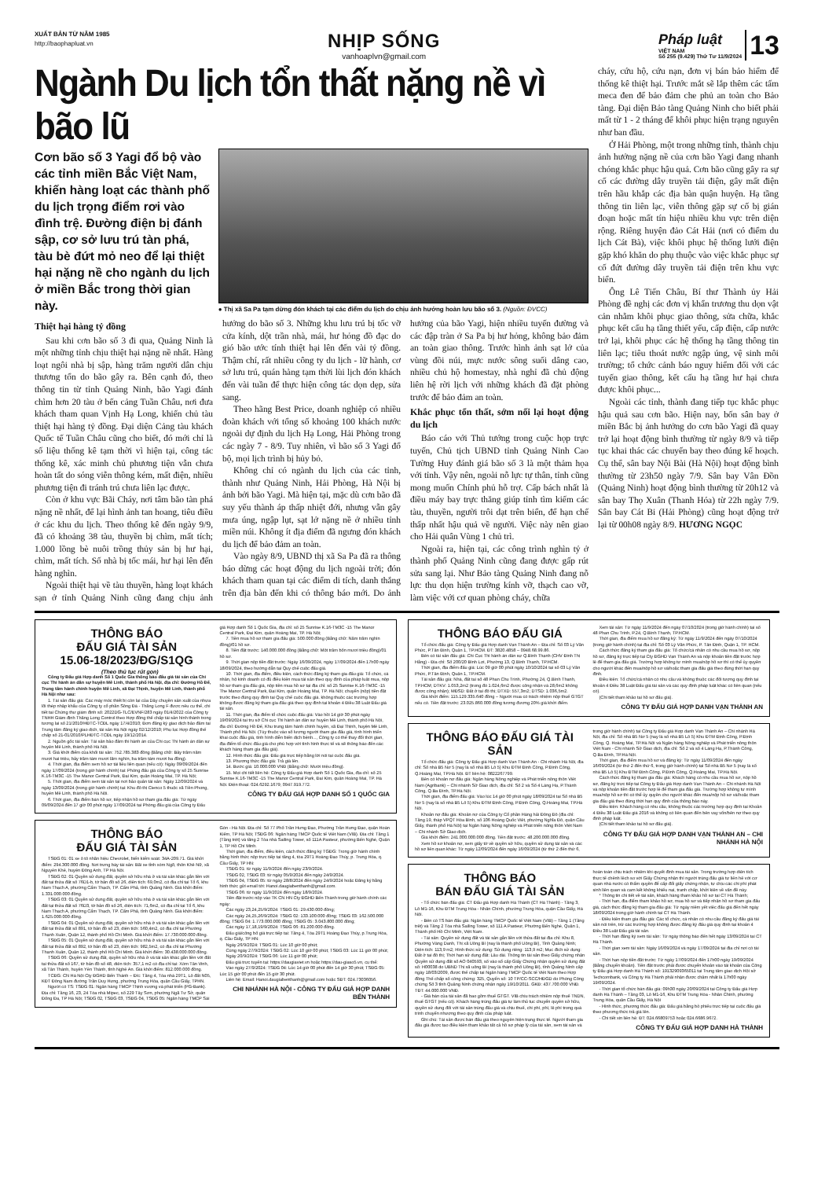XUẤT BẢN TỪ NĂM 1985
http://baophapluat.vn
NHỊP SỐNG
vanhoaplvn@gmail.com
Pháp luật
VIỆT NAM
Số 255 (9.429) Thứ Tư 11/9/2024
13
Ngành Du lịch tổn thất nặng nề vì bão lũ
Cơn bão số 3 Yagi đổ bộ vào các tỉnh miền Bắc Việt Nam, khiến hàng loạt các thành phố du lịch trọng điểm rơi vào đình trệ. Đường điện bị đánh sập, cơ sở lưu trú tàn phá, tàu bè đứt mỏ neo để lại thiệt hại nặng nề cho ngành du lịch ở miền Bắc trong thời gian này.
● Thị xã Sa Pa tạm dừng đón khách tại các điểm du lịch do chịu ảnh hưởng hoàn lưu bão số 3. (Nguồn: ĐVCC)
Thiệt hại hàng tỷ đồng
Sau khi cơn bão số 3 đi qua, Quảng Ninh là một những tỉnh chịu thiệt hại nặng nề nhất. Hàng loạt ngôi nhà bị sập, hàng trăm người dân chịu thương tổn do bão gây ra. Bên cạnh đó, theo thông tin từ tỉnh Quảng Ninh, bão Yagi đánh chìm hơn 20 tàu ở bến cảng Tuần Châu, nơi đưa khách tham quan Vịnh Hạ Long, khiến chủ tàu thiệt hại hàng tỷ đồng. Đại diện Cảng tàu khách Quốc tế Tuần Châu cũng cho biết, đó mới chỉ là số liệu thống kê tạm thời vì hiện tại, công tác thống kê, xác minh chủ phương tiện vẫn chưa hoàn tất do sóng viễn thông kém, mất điện, nhiều phương tiện đi tránh trú chưa liên lạc được.
Còn ở khu vực Bãi Cháy, nơi tâm bão tàn phá nặng nề nhất, để lại hình ảnh tan hoang, tiêu điều ở các khu du lịch. Theo thống kê đến ngày 9/9, đã có khoảng 38 tàu, thuyền bị chìm, mất tích; 1.000 lồng bè nuôi trồng thủy sản bị hư hại, chìm, mất tích. Số nhà bị tốc mái, hư hại lên đến hàng nghìn.
Ngoài thiệt hại về tàu thuyền, hàng loạt khách sạn ở tỉnh Quảng Ninh cũng đang chịu ảnh hưởng do bão số 3. Những khu lưu trú bị tốc vỡ cửa kính, dột trần nhà, mái, hư hỏng đồ đạc do gió bão ước tính thiệt hại lên đến vài tỷ đồng. Thậm chí, rất nhiều công ty du lịch - lữ hành, cơ sở lưu trú, quán hàng tạm thời lùi lịch đón khách đến vài tuần để thực hiện công tác dọn dẹp, sửa sang.
Theo hãng Best Price, doanh nghiệp có nhiều đoàn khách với tổng số khoảng 100 khách nước ngoài dự định du lịch Hạ Long, Hải Phòng trong các ngày 7 - 8/9. Tuy nhiên, vì bão số 3 Yagi đổ bộ, mọi lịch trình bị hủy bỏ.
Không chỉ có ngành du lịch của các tỉnh, thành như Quảng Ninh, Hải Phòng, Hà Nội bị ảnh bởi bão Yagi. Mà hiện tại, mặc dù cơn bão đã suy yếu thành áp thấp nhiệt đới, nhưng vẫn gây mưa úng, ngập lụt, sạt lở nặng nề ở nhiều tỉnh miền núi. Không ít địa điểm đã ngưng đón khách du lịch để bảo đảm an toàn.
Vào ngày 8/9, UBND thị xã Sa Pa đã ra thông báo dừng các hoạt động du lịch ngoài trời; đón khách tham quan tại các điểm di tích, danh thắng trên địa bàn đến khi có thông báo mới. Do ảnh hưởng của bão Yagi, hiện nhiều tuyến đường và các đập tràn ở Sa Pa bị hư hỏng, không bảo đảm an toàn giao thông. Trước hình ảnh sạt lở của vùng đồi núi, mực nước sông suối dâng cao, nhiều chủ hộ homestay, nhà nghỉ đã chủ động liên hệ rời lịch với những khách đã đặt phòng trước để bảo đảm an toàn.
Khắc phục tổn thất, sớm nối lại hoạt động du lịch
Báo cáo với Thủ tướng trong cuộc họp trực tuyến, Chủ tịch UBND tỉnh Quảng Ninh Cao Tường Huy đánh giá bão số 3 là một thảm họa với tỉnh. Vậy nên, ngoài nỗ lực tự thân, tỉnh cũng mong muốn Chính phủ hỗ trợ. Cấp bách nhất là điều máy bay trực thăng giúp tỉnh tìm kiếm các tàu, thuyền, người trôi dạt trên biển, để hạn chế thấp nhất hậu quả về người. Việc này nên giao cho Hải quân Vùng 1 chủ trì.
Ngoài ra, hiện tại, các công trình nghìn tỷ ở thành phố Quảng Ninh cũng đang được gấp rút sửa sang lại. Như Bảo tàng Quảng Ninh đang nỗ lực thu dọn hiện trường kính vỡ, thạch cao vỡ, làm việc với cơ quan phòng cháy, chữa
cháy, cứu hộ, cứu nạn, đơn vị bán bảo hiểm để thống kê thiệt hại. Trước mắt sẽ lắp thêm các tấm meca đen để bảo đảm che phủ an toàn cho Bảo tàng. Đại diện Bảo tàng Quảng Ninh cho biết phải mất từ 1 - 2 tháng để khôi phục hiện trạng nguyên như ban đầu.
Ở Hải Phòng, một trong những tỉnh, thành chịu ảnh hưởng nặng nề của cơn bão Yagi đang nhanh chóng khắc phục hậu quả. Cơn bão cũng gây ra sự cố các đường dây truyền tải điện, gây mất điện trên hầu khắp các địa bàn quận huyện. Hạ tầng thông tin liên lạc, viễn thông gặp sự cố bị gián đoạn hoặc mất tín hiệu nhiều khu vực trên diện rộng. Riêng huyện đảo Cát Hải (nơi có điểm du lịch Cát Bà), việc khôi phục hệ thống lưới điện gặp khó khăn do phụ thuộc vào việc khắc phục sự cố đứt đường dây truyền tải điện trên khu vực biển.
Ông Lê Tiến Châu, Bí thư Thành ủy Hải Phòng đề nghị các đơn vị khẩn trương thu dọn vật cản nhằm khôi phục giao thông, sửa chữa, khắc phục kết cấu hạ tầng thiết yếu, cấp điện, cấp nước trở lại, khôi phục các hệ thống hạ tầng thông tin liên lạc; tiêu thoát nước ngập úng, vệ sinh môi trường; tổ chức cảnh báo nguy hiểm đối với các tuyến giao thông, kết cấu hạ tầng hư hại chưa được khôi phục...
Ngoài các tỉnh, thành đang tiếp tục khắc phục hậu quả sau cơn bão. Hiện nay, bốn sân bay ở miền Bắc bị ảnh hưởng do cơn bão Yagi đã quay trở lại hoạt động bình thường từ ngày 8/9 và tiếp tục khai thác các chuyến bay theo đúng kế hoạch. Cụ thể, sân bay Nội Bài (Hà Nội) hoạt động bình thường từ 23h50 ngày 7/9. Sân bay Vân Đồn (Quảng Ninh) hoạt động bình thường từ 20h12 và sân bay Thọ Xuân (Thanh Hóa) từ 22h ngày 7/9. Sân bay Cát Bi (Hải Phòng) cũng hoạt động trở lại từ 00h08 ngày 8/9. HƯƠNG NGỌC
THÔNG BÁO
ĐẤU GIÁ TÀI SẢN
15.06-18/2023/ĐG/S1QG
(Theo thủ tục rút gọn)
Công ty Đấu giá Hợp danh Số 1 Quốc Gia thông báo đấu giá tài sản của Chi cục Thi hành án dân sự huyện Mê Linh, thành phố Hà Nội, địa chỉ: Đường Hồ Đế, Trung tâm hành chính huyện Mê Linh, xã Đại Thịnh, huyện Mê Linh, thành phố Hà Nội như sau:
1. Tài sản đấu giá: Các máy móc thiết bị còn lại của Dây chuyền sản xuất của nhựa lõi thép nhập khẩu của Công ty cổ phần Sông Đà - Thăng Long F được nêu cụ thể, chi tiết tại Chứng thư giám định số: 2022DG-TLC/EVNF/283 ngày 01/4/2022 của Công ty TNHH Giám định Thăng Long Control theo Hợp đồng thế chấp tài sản hình thành trong tương lai số 21/2010/HĐTC-TCĐL ngày 17/4/2010; Đơn đăng ký giao dịch bảo đảm tại Trung tâm đăng ký giao dịch, tài sản Hà Nội ngày 02/12/2010; Phụ lục Hợp đồng thế chấp số 21-01/2010/PLHĐTC-TCĐL ngày 19/12/2014.
2. Nguồn gốc tài sản: Tài sản bảo đảm thi hành án của Chi cục Thi hành án dân sự huyện Mê Linh, thành phố Hà Nội.
3. Giá khởi điểm của khối tài sản: 752.785.383 đồng (Bằng chữ: Bảy trăm năm mươi hai triệu, bảy trăm tám mươi lăm nghìn, ba trăm tám mươi ba đồng).
4. Thời gian, địa điểm xem hồ sơ tài liệu liên quan (nếu có): Ngày 09/09/2024 đến ngày 17/09/2024 (trong giờ hành chính) tại: Phòng đấu giá của Công ty số 25 Sunrise K.16-TM3C -15 The Manor Central Park, Đại Kim, quận Hoàng Mai, TP. Hà Nội;
5. Thời gian, địa điểm xem tài sản tại nơi bảo quản tài sản: Ngày 12/09/2024 và ngày 13/09/2024 (trong giờ hành chính) tại: Khu đô thị Cienco 5 thuộc xã Tiền Phong, huyện Mê Linh, thành phố Hà Nội.
6. Thời gian, địa điểm bán hồ sơ, tiếp nhận hồ sơ tham gia đấu giá: Từ ngày 09/09/2024 đến 17 giờ 00 phút ngày 17/09/2024 tại Phòng đấu giá của Công ty Đấu giá Hợp danh Số 1 Quốc Gia, địa chỉ: số 25 Sunrise K.16-TM3C -15 The Manor Central Park, Đại Kim, quận Hoàng Mai, TP. Hà Nội;
7. Tiền mua hồ sơ tham gia đấu giá: 500.000 đồng (Bằng chữ: Năm trăm nghìn đồng)/01 hồ sơ.
8. Tiền đặt trước: 140.000.000 đồng (Bằng chữ: Một trăm bốn mươi triệu đồng)/01 hồ sơ.
9. Thời gian nộp tiền đặt trước: Ngày 16/09/2024, ngày 17/09/2024 đến 17h00 ngày 18/09/2024, theo hướng dẫn tại Quy chế cuộc đấu giá.
10. Thời gian, địa điểm, điều kiện, cách thức đăng ký tham gia đấu giá: Tổ chức, cá nhân, hộ kinh doanh có đủ điều kiện mua tài sản theo quy định của pháp luật mua, nộp hồ sơ tham gia đấu giá, nộp tiền mua hồ sơ tại địa chỉ: số 25 Sunrise K.16-TM3C -15 The Manor Central Park, Đại Kim, quận Hoàng Mai, TP. Hà Nội; chuyển (nộp) tiền đặt trước theo đúng quy định tại Quy chế cuộc đấu giá. không thuộc các trường hợp không được đăng ký tham gia đấu giá theo quy định tại khoản 4 Điều 38 Luật Đấu giá tài sản.
11. Thời gian, địa điểm tổ chức cuộc đấu giá: Vào hồi 14 giờ 30 phút ngày 19/09/2024 tại trụ sở Chi cục Thi hành án dân sự huyện Mê Linh, thành phố Hà Nội, địa chỉ: Đường Hồ Đế, Khu trung tâm hành chính huyện, xã Đại Thịnh, huyện Mê Linh, Thành phố Hà Nội. (Tùy thuộc vào số lượng người tham gia đấu giá, tình hình triển khai cuộc đấu giá, tình hình diễn biến dịch bệnh..., Công ty có thể thay đổi thời gian, địa điểm tổ chức đấu giá cho phù hợp với tình hình thực tế và sẽ thông báo đến các khách hàng tham gia đấu giá).
12. Hình thức đấu giá: Đấu giá trực tiếp bằng lời nói tại cuộc đấu giá.
13. Phương thức đấu giá: Trả giá lên.
14. Bước giá: 10.000.000 VNĐ (Bằng chữ: Mười triệu đồng).
15. Mọi chi tiết liên hệ: Công ty Đấu giá Hợp danh Số 1 Quốc Gia, địa chỉ: số 25 Sunrise K.16-TM3C -15 The Manor Central Park, Đại Kim, quận Hoàng Mai, TP. Hà Nội. Điện thoại: 024.6292.1679; 0947.919.772.
CÔNG TY ĐẤU GIÁ HỢP DANH SỐ 1 QUỐC GIA
THÔNG BÁO
ĐẤU GIÁ TÀI SẢN
TSĐG 01: 01 xe ô tô nhãn hiệu Chevrolet, biển kiểm soát: 34A-209.71. Giá khởi điểm: 294.300.000 đồng. Nơi trưng bày tài sản: Bãi xe tỉnh xóm Ngõ, thôn Khê Nữ, xã Nguyên Khê, huyện Đông Anh, TP Hà Nội.
TSĐG 02: 01 Quyền sử dụng đất, quyền sở hữu nhà ở và tài sản khác gắn liền với đất tại thửa đất số 76D1-b, tờ bản đồ số 26, diện tích: 69,0m2, có địa chỉ tại Tổ 6, khu Nam Thạch A, phường Cẩm Thạch, TP. Cẩm Phả, tỉnh Quảng Ninh. Giá khởi điểm: 1.331.000.000 đồng.
TSĐG 03: 01 Quyền sử dụng đất, quyền sở hữu nhà ở và tài sản khác gắn liền với đất tại thửa đất số 76D3, tờ bản đồ số 26, diện tích: 71,6m2, có địa chỉ tại Tổ 6, khu Nam Thạch A, phường Cẩm Thạch, TP. Cẩm Phả, tỉnh Quảng Ninh. Giá khởi điểm: 1.625.000.000 đồng.
TSĐG 04: 01 Quyền sử dụng đất, quyền sở hữu nhà ở và tài sản khác gắn liền với đất tại thửa đất số 891, tờ bản đồ số 23, diện tích: 560,4m2, có địa chỉ tại Phường Thạnh Xuân, Quận 12, thành phố Hồ Chí Minh. Giá khởi điểm: 17.730.000.000 đồng.
TSĐG 05: 01 Quyền sử dụng đất, quyền sở hữu nhà ở và tài sản khác gắn liền với đất tại thửa đất số 892, tờ bản đồ số 23, diện tích: 982,5m2, có địa chỉ tại Phường Thạnh Xuân, Quận 12, thành phố Hồ Chí Minh. Giá khởi điểm: 30.438.000.000 đồng.
TSĐG 06: Quyền sử dụng đất, quyền sở hữu nhà ở và tài sản khác gắn liền với đất tại thửa đất số 167, tờ bản đồ số 48, diện tích: 357,1 m2 có địa chỉ tại: Xóm Tân Vinh, xã Tân Thành, huyện Yên Thành, tỉnh Nghệ An. Giá khởi điểm: 812.000.000 đồng.
TCĐG: CN Hà Nội Cty ĐGHD Bến Thành – Đ/c: Tầng 4, Tòa nhà 29T1, Lô đất N05, KĐT Đông Nam đường Trần Duy Hưng, phường Trung Hòa, quận Cầu Giấy, TPHN.
Người có TS: TSĐG 01: Ngân hàng TMCP Thịnh vượng và phát triển (PG-Bank). Địa chỉ: Tầng 16, 23, 24 Tòa nhà Mipec, số 229 Tây Sơn, phường Ngã Tư Sở, quận Đống Đa, TP Hà Nội; TSĐG 02, TSĐG 03, TSĐG 04, TSĐG 05: Ngân hàng TMCP Sài Gòn - Hà Nội. Địa chỉ: Số 77 Phố Trần Hưng Đạo, Phường Trần Hưng Đạo, quận Hoàn Kiếm, TP Hà Nội; TSĐG 06: Ngân hàng TMCP Quốc tế Việt Nam (VIB). Địa chỉ: Tầng 1 (Tầng trệt) và tầng 2 Tòa nhà Sailing Tower, số 111A Pasteur, phường Bến Nghé, Quận 1, TP Hồ Chí Minh.
Thời gian, địa điểm, điều kiện, cách thức đăng ký TGĐG: Trong giờ hành chính bằng hình thức nộp trực tiếp tại tầng 4, tòa 29T1 Hoàng Đạo Thúy, p. Trung Hòa, q. Cầu Giấy, TP HN:
TSĐG 01: từ ngày 11/9/2024 đến ngày 23/9/2024.
TSĐG 02, TSĐG 03: từ ngày 05/9/2024 đến ngày 24/9/2024.
TSĐG 04, TSĐG 05: từ ngày 28/8/2024 đến ngày 24/9/2024 hoặc Đăng ký bằng hình thức gửi email tới: Hanoi.daugiabenthanh@gmail.com.
TSĐG 06: từ ngày 11/9/2024 đến ngày 18/9/2024.
Tiền đặt trước nộp vào TK CN HN Cty ĐGHD Bến Thành trong giờ hành chính các ngày:
Các ngày 23,24,25/9/2024: TSĐG 01: 29.430.000 đồng;
Các ngày 24,25,26/9/2024: TSĐG 02: 133.100.000 đồng; TSĐG 03: 162.500.000 đồng; TSĐG 04: 1.773.000.000 đồng; TSĐG 05: 3.043.800.000 đồng;
Các ngày 17,18,19/9/2024: TSĐG 06: 81.200.000 đồng.
Đấu giá/công bố giá trực tiếp tại: Tầng 4, Tòa 29T1 Hoàng Đạo Thúy, p.Trung Hòa, q. Cầu Giấy, TP HN:
Ngày 26/9/2024: TSĐG 01: Lúc 10 giờ 00 phút;
Cùng ngày 27/9/2024: TSĐG 02: Lúc 10 giờ 00 phút; TSĐG 03: Lúc 11 giờ 00 phút;
Ngày 20/9/2024: TSĐG 06: Lúc 11 giờ 00 phút;
Đấu giá trực tuyến tại: https://daugiaviet.vn hoặc https://dau-giaso5.vn, cụ thể:
Vào ngày 27/9/2024: TSĐG 04: Lúc 14 giờ 00 phút đến 14 giờ 30 phút; TSĐG 05: Lúc 15 giờ 00 phút đến 15 giờ 30 phút.
Liên hệ: Email: Hanoi.daugiabenthanh@gmail.com hoặc SĐT: 024.73036056.
CHI NHÁNH HÀ NỘI - CÔNG TY ĐẤU GIÁ HỢP DANH BẾN THÀNH
THÔNG BÁO ĐẤU GIÁ
Tổ chức đấu giá: Công ty Đấu giá Hợp danh Vạn Thành An – Địa chỉ: Số 03 Lý Văn Phức, P.Tân Định, Quận 1, TP.HCM. ĐT: 3820.4858 – 0948.68.99.86.
Bên có tài sản đấu giá: Chi Cục Thi hành án dân sự Q.Bình Thạnh (CHV Đinh Thị Hằng) - Địa chỉ: Số 200/20 Bình Lợi, Phường 13, Q.Bình Thạnh, TP.HCM.
Thời gian, địa điểm đấu giá: Lúc 09 giờ 00 phút ngày 10/10/2024 tại số 03 Lý Văn Phức, P.Tân Định, Quận 1, TP.HCM.
Tài sản đấu giá: Nhà, đất tại số 48 Phan Chu Trinh, Phường 24, Q.Bình Thạnh, TP.HCM; DTKV: 1.053,2m2 (trong đó 1.024,6m2 được công nhận và 28,6m2 không được công nhận); MĐSD: Đất ở tại đô thị; DTXD: 557,3m2; DTSD: 1.036,5m2.
Giá khởi điểm: 115.129.335.640 đồng – Người mua có trách nhiệm nộp thuế GTGT nếu có. Tiền đặt trước: 23.025.860.000 đồng tương đương 20% giá khởi điểm.
Xem tài sản: Từ ngày 11/9/2024 đến ngày 07/10/2024 (trong giờ hành chính) tại số 48 Phan Chu Trinh, P.24, Q.Bình Thạnh, TP.HCM.
Thời gian, địa điểm mua hồ sơ đăng ký: Từ ngày 11/9/2024 đến ngày 07/10/2024 (trong giờ hành chính) tại địa chỉ: Số 03 Lý Văn Phức, P. Tân Định, Quận 1, TP. HCM.
Cách thức đăng ký tham gia đấu giá: Tổ chức/cá nhân có nhu cầu mua hồ sơ, nộp hồ sơ, đăng ký trực tiếp tại Cty ĐGHD Vạn Thành An và nộp khoản tiền đặt trước hợp lệ để tham gia đấu giá. Trường hợp không tự mình mua/nộp hồ sơ thì có thể ủy quyền cho người khác đến mua/nộp hồ sơ và/hoặc tham gia đấu giá theo đúng thời hạn quy định.
Điều kiện: Tổ chức/cá nhân có nhu cầu và không thuộc các đối tượng quy định tại khoản 4 Điều 38 Luật Đấu giá tài sản và các quy định pháp luật khác có liên quan (nếu có).
(Chi tiết tham khảo tại hồ sơ đấu giá).
CÔNG TY ĐẤU GIÁ HỢP DANH VẠN THÀNH AN
THÔNG BÁO ĐẤU GIÁ TÀI SẢN
Tổ chức đấu giá: Công ty Đấu giá Hợp danh Vạn Thành An - Chi nhánh Hà Nội, địa chỉ: Số nhà B5 Nơ 5 (nay là số nhà B5 Lô 5) Khu ĐTM Định Công, P.Định Công, Q.Hoàng Mai, TP.Hà Nội. ĐT liên hệ: 0822267799.
Bên có khoản nợ đấu giá: Ngân hàng Nông nghiệp và Phát triển nông thôn Việt Nam (Agribank) – Chi nhánh Sở Giao dịch, địa chỉ: Số 2 và Số 4 Láng Hạ, P.Thành Công, Q.Ba Đình, TP.Hà Nội.
Thời gian, địa điểm đấu giá: Vào lúc 14 giờ 00 phút ngày 18/09/2024 tại Số nhà B5 Nơ 5 (nay là số nhà B5 Lô 5) Khu ĐTM Định Công, P.Định Công, Q.Hoàng Mai, TP.Hà Nội.
Khoản nợ đấu giá: Khoản nợ của Công ty Cổ phần Hàng hải Đông Đô (địa chỉ: Tầng 19, tháp VPQT Hòa Bình, số 106 Hoàng Quốc Việt, phường Nghĩa Đô, quận Cầu Giấy, thành phố Hà Nội) tại Ngân hàng Nông nghiệp và Phát triển nông thôn Việt Nam – Chi nhánh Sở Giao dịch.
Giá khởi điểm: 241.000.000.000 đồng. Tiền đặt trước: 48.200.000.000 đồng.
Xem hồ sơ khoản nợ, xem giấy tờ về quyền sở hữu, quyền sử dụng tài sản và các hồ sơ liên quan khác: Từ ngày 12/09/2024 đến ngày 16/09/2024 (từ thứ 2 đến thứ 6, trong giờ hành chính) tại Công ty Đấu giá Hợp danh Vạn Thành An – Chi nhánh Hà Nội, địa chỉ: Số nhà B5 Nơ 5 (nay là số nhà B5 Lô 5) Khu ĐTM Định Công, P.Định Công, Q. Hoàng Mai, TP.Hà Nội và Ngân hàng Nông nghiệp và Phát triển nông thôn Việt Nam - Chi nhánh Sở Giao dịch, địa chỉ: Số 2 và số 4 Láng Hạ, P.Thành Công, Q.Ba Đình, TP.Hà Nội.
Thời gian, địa điểm mua hồ sơ và đăng ký: Từ ngày 11/09/2024 đến ngày 16/09/2024 (từ thứ 2 đến thứ 6, trong giờ hành chính) tại Số nhà B5 Nơ 5 (nay là số nhà B5 Lô 5) Khu ĐTM Định Công, P.Định Công, Q.Hoàng Mai, TP.Hà Nội.
Cách thức đăng ký tham gia đấu giá: Khách hàng có nhu cầu mua hồ sơ, nộp hồ sơ, đăng ký trực tiếp tại Công ty Đấu giá Hợp danh Vạn Thành An – Chi nhánh Hà Nội và nộp khoản tiền đặt trước hợp lệ để tham gia đấu giá. Trường hợp không tự mình mua/nộp hồ sơ thì có thể ủy quyền cho người khác đến mua/nộp hồ sơ và/hoặc tham gia đấu giá theo đúng thời hạn quy định của thông báo này.
Điều kiện: Khách hàng có nhu cầu, không thuộc các trường hợp quy định tại Khoản 4 Điều 38 Luật Đấu giá 2016 và không có liên quan đến bên vay vốn/bên nợ theo quy định pháp luật.
(Chi tiết tham khảo tại hồ sơ đấu giá).
CÔNG TY ĐẤU GIÁ HỢP DANH VẠN THÀNH AN – CHI NHÁNH HÀ NỘI
THÔNG BÁO
BÁN ĐẤU GIÁ TÀI SẢN
- Tổ chức bán đấu giá: CT Đấu giá Hợp danh Hà Thành (CT Hà Thành) - Tầng 3, Lô M1-16, Khu ĐTM Trung Hòa - Nhân Chính, phường Trung Hòa, quận Cầu Giấy, Hà Nội.
- Bên có TS bán đấu giá: Ngân hàng TMCP Quốc tế Việt Nam (VIB) – Tầng 1 (Tầng trệt) và Tầng 2 Tòa nhà Sailing Tower, số 111 A Pasteur, Phường Bến Nghé, Quận 1, Thành phố Hồ Chí Minh, Việt Nam.
- Tài sản: Quyền sử dụng đất và tài sản gắn liền với thửa đất tại địa chỉ: Khu 8, Phường Vàng Danh, Thị xã Uông Bí (nay là thành phố Uông Bí), Tỉnh Quảng Ninh; Diện tích: 113,9 m2; Hình thức sử dụng: Sử dụng riêng: 113,9 m2; Mục đích sử dụng: Đất ở tại đô thị; Thời hạn sử dụng đất: Lâu dài. Thông tin tài sản theo Giấy chứng nhận Quyền sử dụng đất số AO 040593, số vào sổ cấp Giấy Chứng nhận quyền sử dụng đất số: H00038 do UBND Thị xã uông Bí (nay là thành phố Uông Bí), tỉnh Quảng Ninh cấp ngày 18/03/2009, được thế chấp tại Ngân hàng TMCP Quốc tế Việt Nam theo Hợp đồng Thế chấp số công chứng: 325, Quyển số: 10 TP/CC-SCC/HĐGD do Phòng Công chứng Số 3 tỉnh Quảng Ninh chứng nhận ngày 19/10/2011. GKĐ: 437.700.000 VNĐ. TĐT: 44.000.000 VNĐ.
- Giá bán của tài sản đã bao gồm thuế GTGT. VIB chịu trách nhiệm nộp thuế TNDN, thuế GTGT (nếu có). Khách hàng trúng đấu giá tự làm thủ tục chuyển quyền sở hữu, quyền sử dụng đối với tài sản trúng đấu giá và chịu thuế, chi phí, phí, lệ phí trong quá trình chuyển nhượng theo quy định của pháp luật.
Ghi chú: Tài sản được bán đấu giá theo nguyên hiện trạng thực tế. Người tham gia đấu giá được tạo điều kiện tham khảo tất cả hồ sơ pháp lý của tài sản, xem tài sản và hoàn toàn chịu trách nhiệm khi quyết định mua tài sản. Trong trường hợp diện tích thực tế chênh lệch so với Giấy Chứng nhận thì người trúng đấu giá tự liên hệ với cơ quan nhà nước có thẩm quyền để cấp đổi giấy chứng nhận, tự chịu các chi phí phát sinh liên quan và cam kết không khiếu nại, tranh chấp, khởi kiện về vấn đề này.
* Thông tin chi tiết về tài sản, khách hàng tham khảo hồ sơ tại CT Hà Thành;
- Thời hạn, địa điểm tham khảo hồ sơ, mua hồ sơ và tiếp nhận hồ sơ tham gia đấu giá, cách thức đăng ký tham gia đấu giá: Từ ngày niêm yết việc đấu giá đến hết ngày 18/09/2024 trong giờ hành chính tại CT Hà Thành.
- Điều kiện tham gia đấu giá: Các tổ chức, cá nhân có nhu cầu đăng ký đấu giá tài sản nói trên, trừ các trường hợp không được đăng ký đấu giá quy định tại khoản 4 Điều 38 Luật Đấu giá tài sản.
- Thời hạn đăng ký xem tài sản: Từ ngày thông báo đến hết ngày 13/09/2024 tại CT Hà Thành.
- Thời gian xem tài sản: Ngày 16/09/2024 và ngày 17/09/2024 tại địa chỉ nơi có tài sản.
- Thời hạn nộp tiền đặt trước: Từ ngày 17/09/2024 đến 17h00 ngày 19/09/2024 (Bằng chuyển khoản). Tiền đặt trước phải được chuyển khoản vào tài khoản của Công ty Đấu giá Hợp danh Hà Thành số: 19132909365011 tại Trung tâm giao dịch Hội sở Techcombank, và Công ty Hà Thành phải nhận được chậm nhất là 17h00 ngày 19/09/2024.
- Thời gian tổ chức bán đấu giá: 09h30 ngày 20/09/2024 tại Công ty Đấu giá Hợp danh Hà Thành – Tầng 03, Lô M1-16, Khu ĐTM Trung Hòa - Nhân Chính, phường Trung Hòa, quận Cầu Giấy, Hà Nội
- Hình thức, phương thức đấu giá: Đấu giá bằng bỏ phiếu trực tiếp tại cuộc đấu giá theo phương thức trả giá lên.
- Chi tiết xin liên hệ: ĐT: 024.66809753 hoặc 024.6686.9672.
CÔNG TY ĐẤU GIÁ HỢP DANH HÀ THÀNH